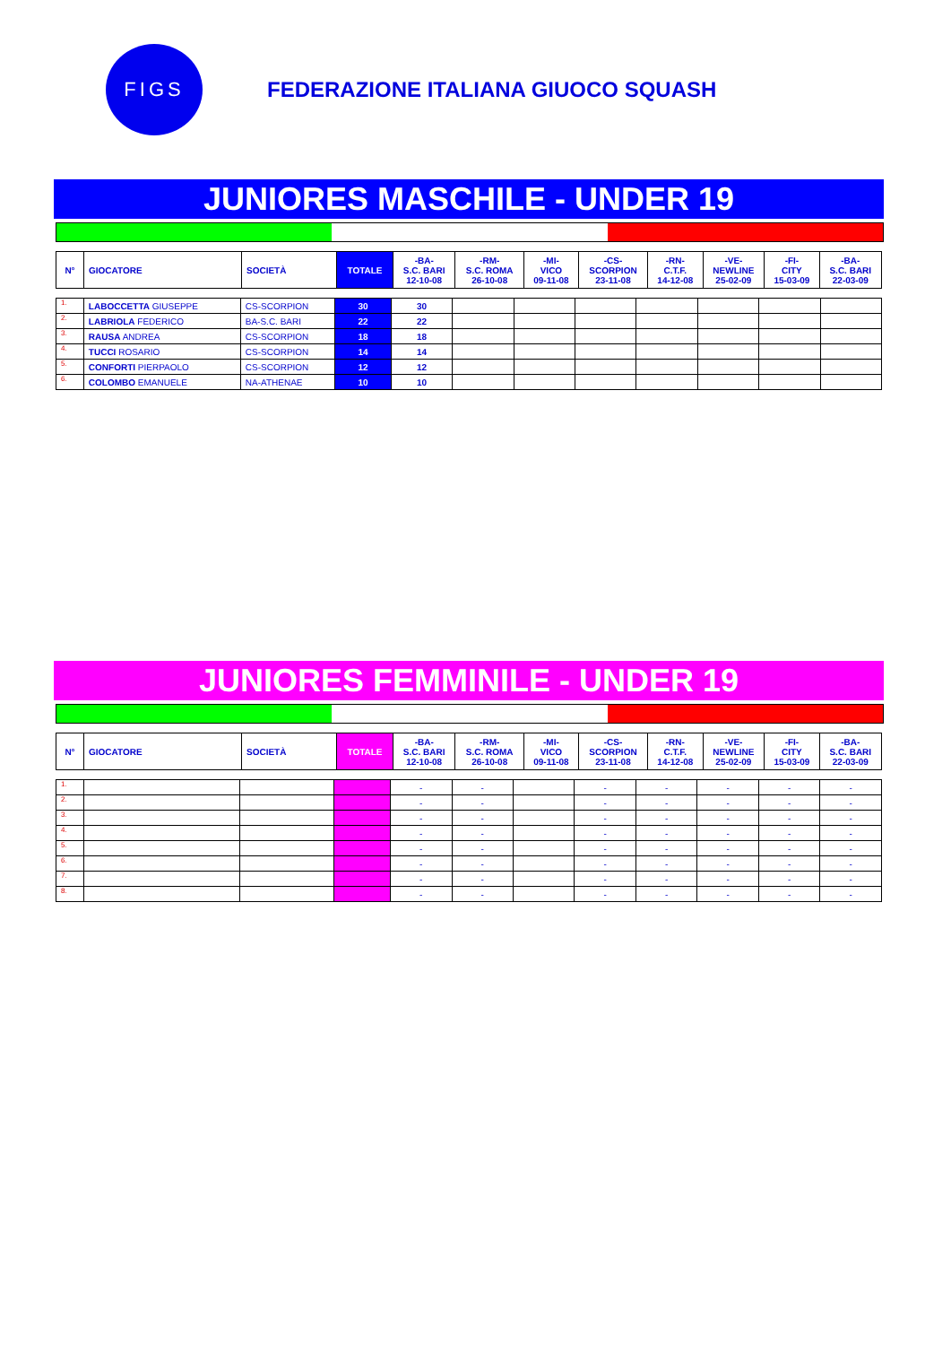FIGS
FEDERAZIONE ITALIANA GIUOCO SQUASH
JUNIORES MASCHILE - UNDER 19
| N° | GIOCATORE | SOCIETÀ | TOTALE | -BA- S.C. BARI 12-10-08 | -RM- S.C. ROMA 26-10-08 | -MI- VICO 09-11-08 | -CS- SCORPION 23-11-08 | -RN- C.T.F. 14-12-08 | -VE- NEWLINE 25-02-09 | -FI- CITY 15-03-09 | -BA- S.C. BARI 22-03-09 |
| --- | --- | --- | --- | --- | --- | --- | --- | --- | --- | --- | --- |
| 1. | LABOCCETTA GIUSEPPE | CS-SCORPION | 30 | 30 | | | | | | | |
| 2. | LABRIOLA FEDERICO | BA-S.C. BARI | 22 | 22 | | | | | | | |
| 3. | RAUSA ANDREA | CS-SCORPION | 18 | 18 | | | | | | | |
| 4. | TUCCI ROSARIO | CS-SCORPION | 14 | 14 | | | | | | | |
| 5. | CONFORTI PIERPAOLO | CS-SCORPION | 12 | 12 | | | | | | | |
| 6. | COLOMBO EMANUELE | NA-ATHENAE | 10 | 10 | | | | | | | |
JUNIORES FEMMINILE - UNDER 19
| N° | GIOCATORE | SOCIETÀ | TOTALE | -BA- S.C. BARI 12-10-08 | -RM- S.C. ROMA 26-10-08 | -MI- VICO 09-11-08 | -CS- SCORPION 23-11-08 | -RN- C.T.F. 14-12-08 | -VE- NEWLINE 25-02-09 | -FI- CITY 15-03-09 | -BA- S.C. BARI 22-03-09 |
| --- | --- | --- | --- | --- | --- | --- | --- | --- | --- | --- | --- |
| 1. | | | | - | - | | - | - | - | - | - |
| 2. | | | | - | - | | - | - | - | - | - |
| 3. | | | | - | - | | - | - | - | - | - |
| 4. | | | | - | - | | - | - | - | - | - |
| 5. | | | | - | - | | - | - | - | - | - |
| 6. | | | | - | - | | - | - | - | - | - |
| 7. | | | | - | - | | - | - | - | - | - |
| 8. | | | | - | - | | - | - | - | - | - |